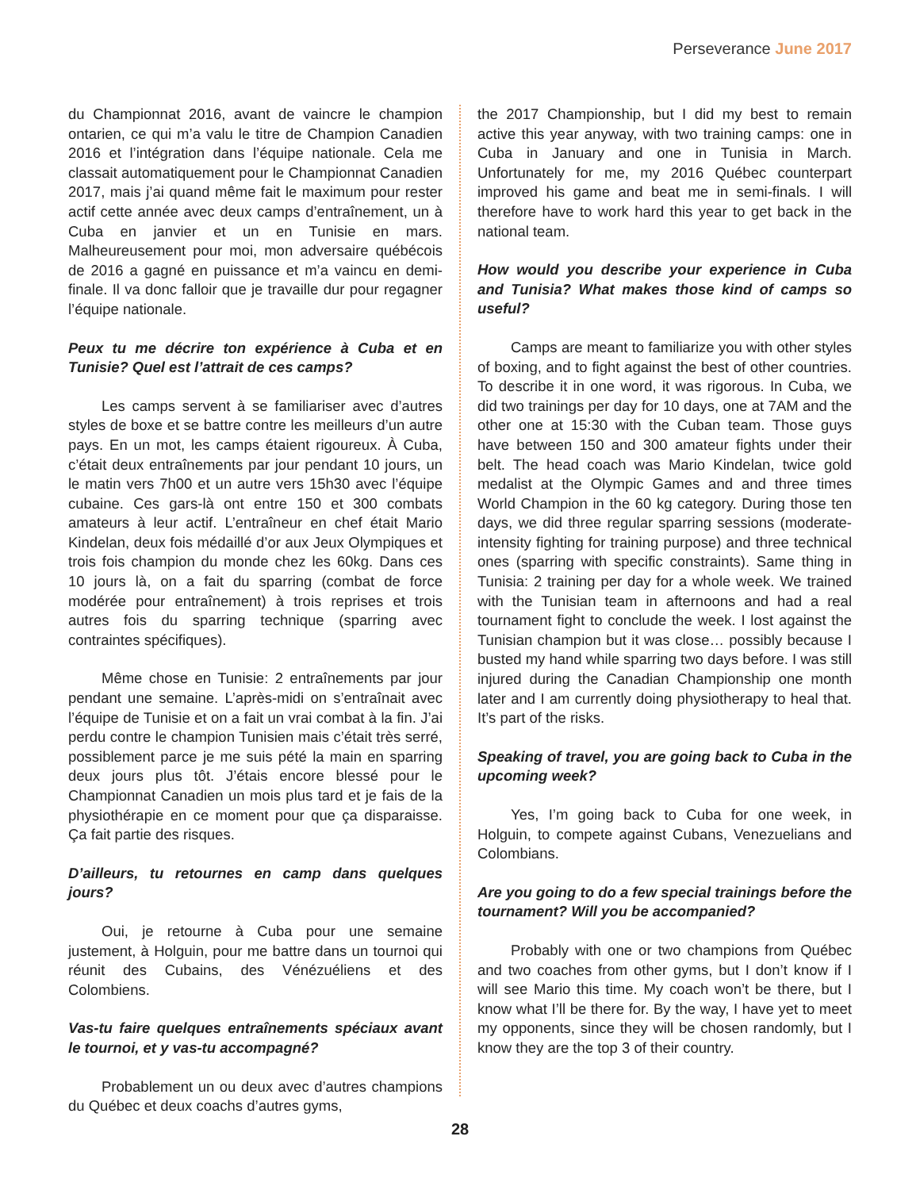Perseverance June 2017
du Championnat 2016, avant de vaincre le champion ontarien, ce qui m’a valu le titre de Champion Canadien 2016 et l’intégration dans l’équipe nationale. Cela me classait automatiquement pour le Championnat Canadien 2017, mais j’ai quand même fait le maximum pour rester actif cette année avec deux camps d’entraînement, un à Cuba en janvier et un en Tunisie en mars. Malheureusement pour moi, mon adversaire québécois de 2016 a gagné en puissance et m’a vaincu en demi-finale. Il va donc falloir que je travaille dur pour regagner l’équipe nationale.
Peux tu me décrire ton expérience à Cuba et en Tunisie? Quel est l’attrait de ces camps?
Les camps servent à se familiariser avec d’autres styles de boxe et se battre contre les meilleurs d’un autre pays. En un mot, les camps étaient rigoureux. À Cuba, c’était deux entraînements par jour pendant 10 jours, un le matin vers 7h00 et un autre vers 15h30 avec l’équipe cubaine. Ces gars-là ont entre 150 et 300 combats amateurs à leur actif. L’entraîneur en chef était Mario Kindelan, deux fois médaillé d’or aux Jeux Olympiques et trois fois champion du monde chez les 60kg. Dans ces 10 jours là, on a fait du sparring (combat de force modérée pour entraînement) à trois reprises et trois autres fois du sparring technique (sparring avec contraintes spécifiques).
Même chose en Tunisie: 2 entraînements par jour pendant une semaine. L’après-midi on s’entraînait avec l’équipe de Tunisie et on a fait un vrai combat à la fin. J’ai perdu contre le champion Tunisien mais c’était très serré, possiblement parce je me suis pété la main en sparring deux jours plus tôt. J’étais encore blessé pour le Championnat Canadien un mois plus tard et je fais de la physiothérapie en ce moment pour que ça disparaisse. Ça fait partie des risques.
D’ailleurs, tu retournes en camp dans quelques jours?
Oui, je retourne à Cuba pour une semaine justement, à Holguin, pour me battre dans un tournoi qui réunit des Cubains, des Vénézuéliens et des Colombiens.
Vas-tu faire quelques entraînements spéciaux avant le tournoi, et y vas-tu accompagné?
Probablement un ou deux avec d’autres champions du Québec et deux coachs d’autres gyms,
the 2017 Championship, but I did my best to remain active this year anyway, with two training camps: one in Cuba in January and one in Tunisia in March. Unfortunately for me, my 2016 Québec counterpart improved his game and beat me in semi-finals. I will therefore have to work hard this year to get back in the national team.
How would you describe your experience in Cuba and Tunisia? What makes those kind of camps so useful?
Camps are meant to familiarize you with other styles of boxing, and to fight against the best of other countries. To describe it in one word, it was rigorous. In Cuba, we did two trainings per day for 10 days, one at 7AM and the other one at 15:30 with the Cuban team. Those guys have between 150 and 300 amateur fights under their belt. The head coach was Mario Kindelan, twice gold medalist at the Olympic Games and and three times World Champion in the 60 kg category. During those ten days, we did three regular sparring sessions (moderate-intensity fighting for training purpose) and three technical ones (sparring with specific constraints). Same thing in Tunisia: 2 training per day for a whole week. We trained with the Tunisian team in afternoons and had a real tournament fight to conclude the week. I lost against the Tunisian champion but it was close… possibly because I busted my hand while sparring two days before. I was still injured during the Canadian Championship one month later and I am currently doing physiotherapy to heal that. It’s part of the risks.
Speaking of travel, you are going back to Cuba in the upcoming week?
Yes, I’m going back to Cuba for one week, in Holguin, to compete against Cubans, Venezuelians and Colombians.
Are you going to do a few special trainings before the tournament? Will you be accompanied?
Probably with one or two champions from Québec and two coaches from other gyms, but I don’t know if I will see Mario this time. My coach won’t be there, but I know what I’ll be there for. By the way, I have yet to meet my opponents, since they will be chosen randomly, but I know they are the top 3 of their country.
28